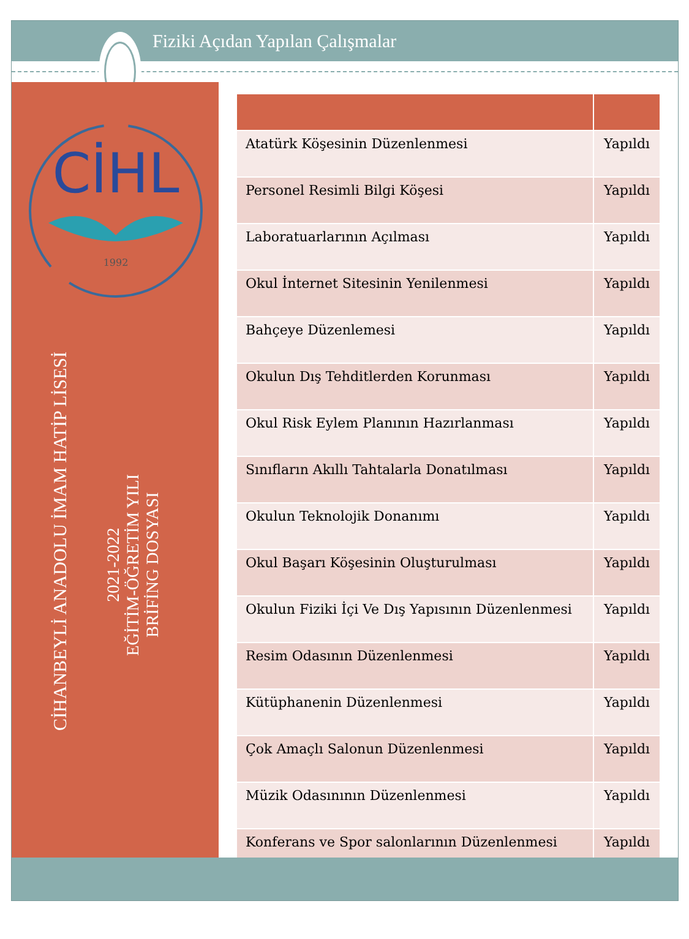Fiziki Açıdan Yapılan Çalışmalar
CİHL
1992
CİHANBEYLİ ANADOLU İMAM HATİP LİSESİ
2021-2022
EĞİTİM-ÖĞRETİM YILI
BRİFİNG DOSYASI
| Atatürk Köşesinin Düzenlenmesi | Yapıldı |
| Personel Resimli Bilgi Köşesi | Yapıldı |
| Laboratuarlarının Açılması | Yapıldı |
| Okul İnternet Sitesinin Yenilenmesi | Yapıldı |
| Bahçeye Düzenlemesi | Yapıldı |
| Okulun Dış Tehditlerden Korunması | Yapıldı |
| Okul Risk Eylem Planının Hazırlanması | Yapıldı |
| Sınıfların Akıllı Tahtalarla Donatılması | Yapıldı |
| Okulun Teknolojik Donanımı | Yapıldı |
| Okul Başarı Köşesinin Oluşturulması | Yapıldı |
| Okulun Fiziki İçi Ve Dış Yapısının Düzenlenmesi | Yapıldı |
| Resim Odasının Düzenlenmesi | Yapıldı |
| Kütüphanenin Düzenlenmesi | Yapıldı |
| Çok Amaçlı Salonun Düzenlenmesi | Yapıldı |
| Müzik Odasınının Düzenlenmesi | Yapıldı |
| Konferans ve Spor salonlarının Düzenlenmesi | Yapıldı |